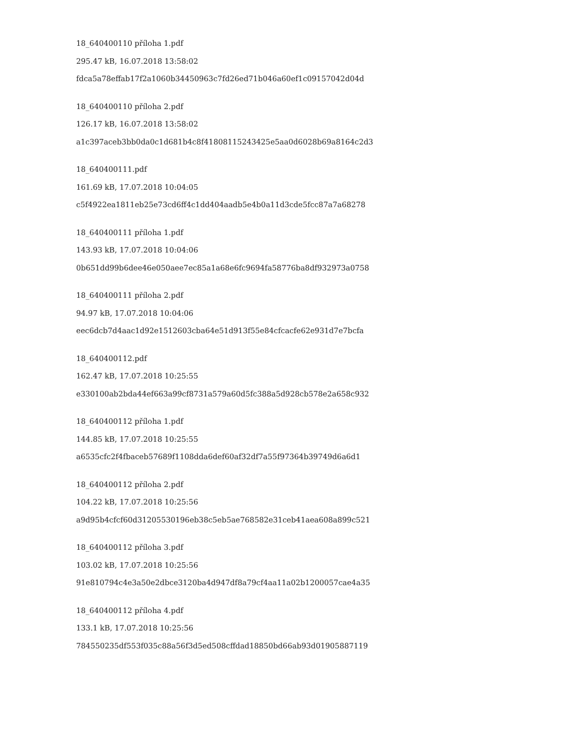18_640400110 příloha 1.pdf
295.47 kB, 16.07.2018 13:58:02
fdca5a78effab17f2a1060b34450963c7fd26ed71b046a60ef1c09157042d04d
18_640400110 příloha 2.pdf
126.17 kB, 16.07.2018 13:58:02
a1c397aceb3bb0da0c1d681b4c8f41808115243425e5aa0d6028b69a8164c2d3
18_640400111.pdf
161.69 kB, 17.07.2018 10:04:05
c5f4922ea1811eb25e73cd6ff4c1dd404aadb5e4b0a11d3cde5fcc87a7a68278
18_640400111 příloha 1.pdf
143.93 kB, 17.07.2018 10:04:06
0b651dd99b6dee46e050aee7ec85a1a68e6fc9694fa58776ba8df932973a0758
18_640400111 příloha 2.pdf
94.97 kB, 17.07.2018 10:04:06
eec6dcb7d4aac1d92e1512603cba64e51d913f55e84cfcacfe62e931d7e7bcfa
18_640400112.pdf
162.47 kB, 17.07.2018 10:25:55
e330100ab2bda44ef663a99cf8731a579a60d5fc388a5d928cb578e2a658c932
18_640400112 příloha 1.pdf
144.85 kB, 17.07.2018 10:25:55
a6535cfc2f4fbaceb57689f1108dda6def60af32df7a55f97364b39749d6a6d1
18_640400112 příloha 2.pdf
104.22 kB, 17.07.2018 10:25:56
a9d95b4cfcf60d31205530196eb38c5eb5ae768582e31ceb41aea608a899c521
18_640400112 příloha 3.pdf
103.02 kB, 17.07.2018 10:25:56
91e810794c4e3a50e2dbce3120ba4d947df8a79cf4aa11a02b1200057cae4a35
18_640400112 příloha 4.pdf
133.1 kB, 17.07.2018 10:25:56
784550235df553f035c88a56f3d5ed508cffdad18850bd66ab93d01905887119